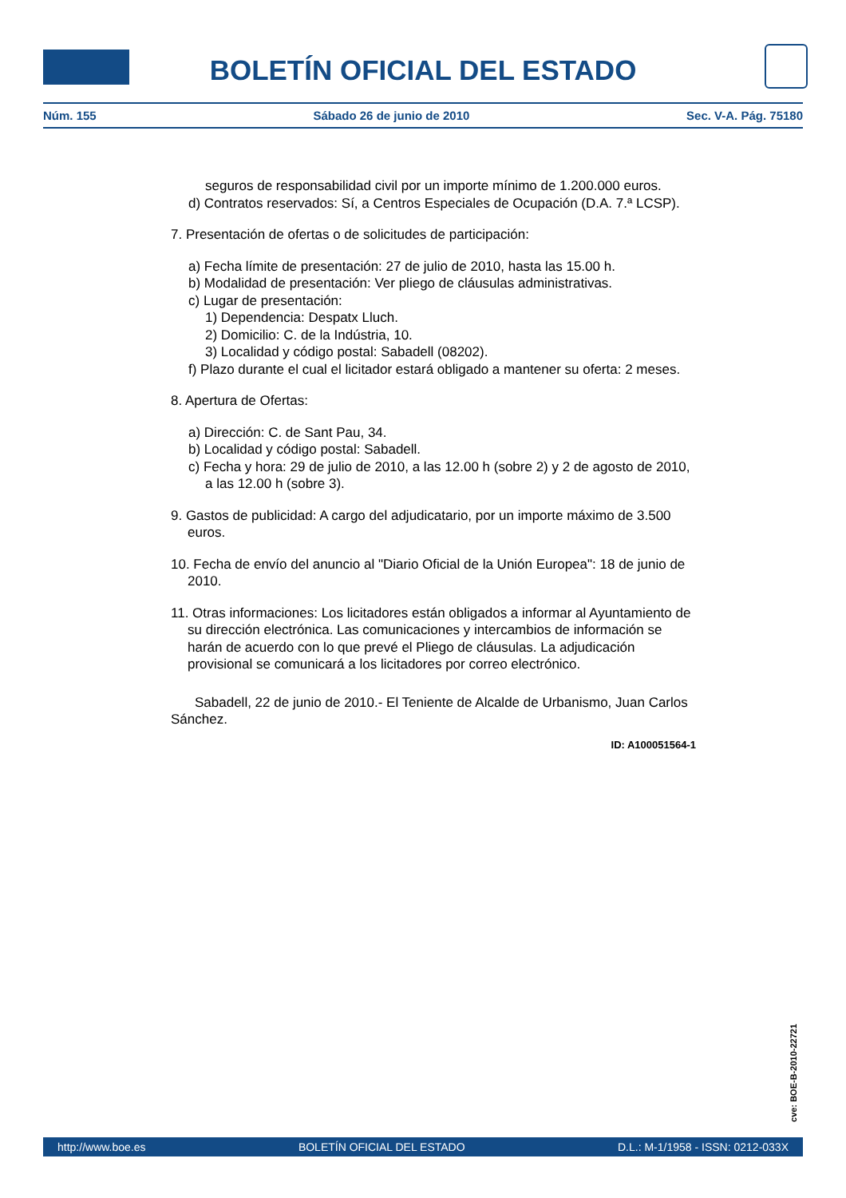BOLETÍN OFICIAL DEL ESTADO
Núm. 155 Sábado 26 de junio de 2010 Sec. V-A. Pág. 75180
seguros de responsabilidad civil por un importe mínimo de 1.200.000 euros.
d) Contratos reservados: Sí, a Centros Especiales de Ocupación (D.A. 7.ª LCSP).
7. Presentación de ofertas o de solicitudes de participación:
a) Fecha límite de presentación: 27 de julio de 2010, hasta las 15.00 h.
b) Modalidad de presentación: Ver pliego de cláusulas administrativas.
c) Lugar de presentación:
1) Dependencia: Despatx Lluch.
2) Domicilio: C. de la Indústria, 10.
3) Localidad y código postal: Sabadell (08202).
f) Plazo durante el cual el licitador estará obligado a mantener su oferta: 2 meses.
8. Apertura de Ofertas:
a) Dirección: C. de Sant Pau, 34.
b) Localidad y código postal: Sabadell.
c) Fecha y hora: 29 de julio de 2010, a las 12.00 h (sobre 2) y 2 de agosto de 2010, a las 12.00 h (sobre 3).
9. Gastos de publicidad: A cargo del adjudicatario, por un importe máximo de 3.500 euros.
10. Fecha de envío del anuncio al "Diario Oficial de la Unión Europea": 18 de junio de 2010.
11. Otras informaciones: Los licitadores están obligados a informar al Ayuntamiento de su dirección electrónica. Las comunicaciones y intercambios de información se harán de acuerdo con lo que prevé el Pliego de cláusulas. La adjudicación provisional se comunicará a los licitadores por correo electrónico.
Sabadell, 22 de junio de 2010.- El Teniente de Alcalde de Urbanismo, Juan Carlos Sánchez.
ID: A100051564-1
cve: BOE-B-2010-22721
http://www.boe.es BOLETÍN OFICIAL DEL ESTADO D.L.: M-1/1958 - ISSN: 0212-033X